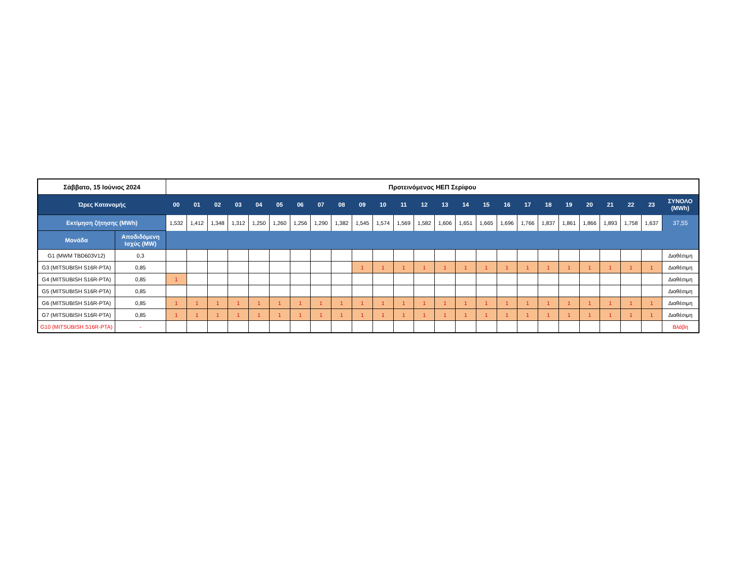| Σάββατο, 15 Ιούνιος 2024 | | Προτεινόμενος ΗΕΠ Σερίφου | | | | | | | | | | | | | | | | | | | | | | | | |
| --- | --- | --- | --- | --- | --- | --- | --- | --- | --- | --- | --- | --- | --- | --- | --- | --- | --- | --- | --- | --- | --- | --- | --- | --- | --- | --- |
| Ώρες Κατανομής | | 00 | 01 | 02 | 03 | 04 | 05 | 06 | 07 | 08 | 09 | 10 | 11 | 12 | 13 | 14 | 15 | 16 | 17 | 18 | 19 | 20 | 21 | 22 | 23 | ΣΥΝΟΛΟ (MWh) |
| Εκτίμηση ζήτησης (MWh) | | 1,532 | 1,412 | 1,348 | 1,312 | 1,250 | 1,260 | 1,256 | 1,290 | 1,382 | 1,545 | 1,574 | 1,569 | 1,582 | 1,606 | 1,651 | 1,665 | 1,696 | 1,766 | 1,837 | 1,861 | 1,866 | 1,893 | 1,758 | 1,637 | 37,55 |
| Μονάδα | Αποδιδόμενη Ισχύς (MW) | | | | | | | | | | | | | | | | | | | | | | | | | |
| G1 (MWM TBD603V12) | 0,3 | | | | | | | | | | | | | | | | | | | | | | | | | Διαθέσιμη |
| G3 (MITSUBISH S16R-PTA) | 0,85 | | | | | | | | | | 1 | 1 | 1 | 1 | 1 | 1 | 1 | 1 | 1 | 1 | 1 | 1 | 1 | 1 | 1 | Διαθέσιμη |
| G4 (MITSUBISH S16R-PTA) | 0,85 | 1 | | | | | | | | | | | | | | | | | | | | | | | | Διαθέσιμη |
| G5 (MITSUBISH S16R-PTA) | 0,85 | | | | | | | | | | | | | | | | | | | | | | | | | Διαθέσιμη |
| G6 (MITSUBISH S16R-PTA) | 0,85 | 1 | 1 | 1 | 1 | 1 | 1 | 1 | 1 | 1 | 1 | 1 | 1 | 1 | 1 | 1 | 1 | 1 | 1 | 1 | 1 | 1 | 1 | 1 | 1 | Διαθέσιμη |
| G7 (MITSUBISH S16R-PTA) | 0,85 | 1 | 1 | 1 | 1 | 1 | 1 | 1 | 1 | 1 | 1 | 1 | 1 | 1 | 1 | 1 | 1 | 1 | 1 | 1 | 1 | 1 | 1 | 1 | 1 | Διαθέσιμη |
| G10 (MITSUBISH S16R-PTA) | - | | | | | | | | | | | | | | | | | | | | | | | | | Βλάβη |